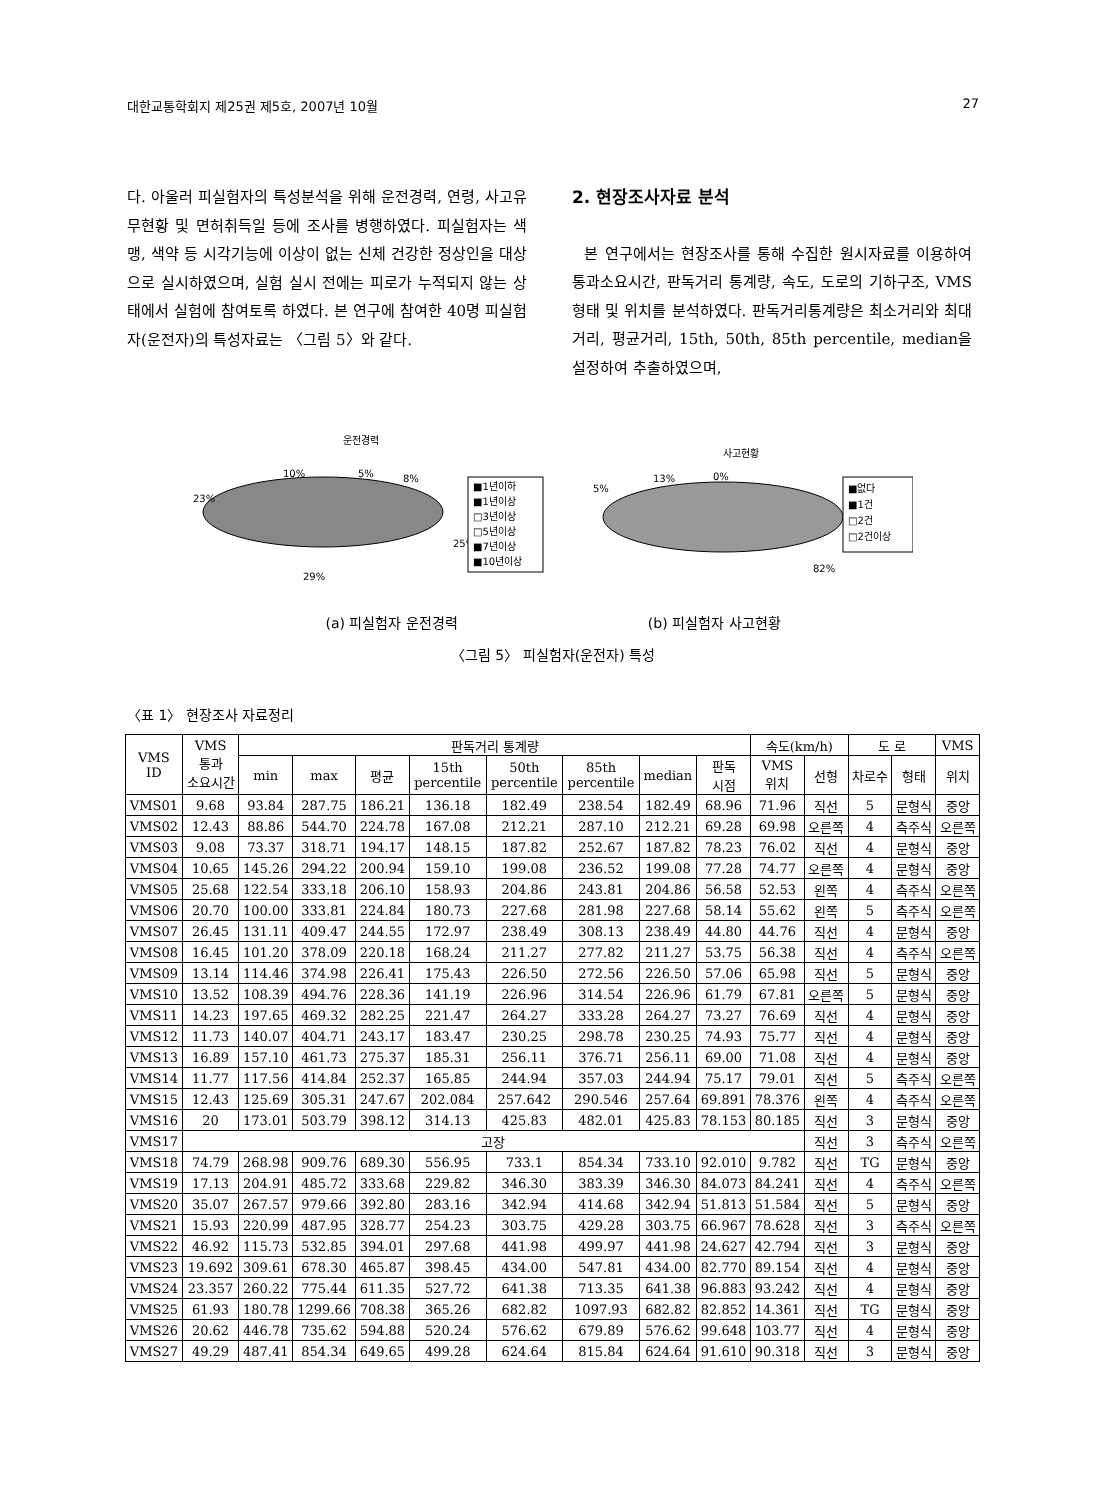대한교통학회지 제25권 제5호, 2007년 10월 27
다. 아울러 피실험자의 특성분석을 위해 운전경력, 연령, 사고유무현황 및 면허취득일 등에 조사를 병행하였다. 피실험자는 색맹, 색약 등 시각기능에 이상이 없는 신체 건강한 정상인을 대상으로 실시하였으며, 실험 실시 전에는 피로가 누적되지 않는 상태에서 실험에 참여토록 하였다. 본 연구에 참여한 40명 피실험자(운전자)의 특성자료는 〈그림 5〉와 같다.
2. 현장조사자료 분석
본 연구에서는 현장조사를 통해 수집한 원시자료를 이용하여 통과소요시간, 판독거리 통계량, 속도, 도로의 기하구조, VMS형태 및 위치를 분석하였다. 판독거리통계량은 최소거리와 최대거리, 평균거리, 15th, 50th, 85th percentile, median을 설정하여 추출하였으며,
운전경력
10%
5%
8%
23%
25%
29%
■1년이하
■1년이상
□3년이상
□5년이상
■7년이상
■10년이상
사고현황
5%
13%
0%
82%
■없다
■1건
□2건
□2건이상
(a) 피실험자 운전경력 (b) 피실험자 사고현황
〈그림 5〉 피실험자(운전자) 특성
〈표 1〉 현장조사 자료정리
| VMS ID | VMS 통과 소요시간 | 판독거리 통계량 | | | | | | | | 속도(km/h) | | 도 로 | | VMS |
| --- | --- | --- | --- | --- | --- | --- | --- | --- | --- | --- | --- | --- | --- | --- |
| | | min | max | 평균 | 15th percentile | 50th percentile | 85th percentile | median | 판독 시점 | VMS 위치 | 선형 | 차로수 | 형태 | 위치 |
| VMS01 | 9.68 | 93.84 | 287.75 | 186.21 | 136.18 | 182.49 | 238.54 | 182.49 | 68.96 | 71.96 | 직선 | 5 | 문형식 | 중앙 |
| VMS02 | 12.43 | 88.86 | 544.70 | 224.78 | 167.08 | 212.21 | 287.10 | 212.21 | 69.28 | 69.98 | 오른쪽 | 4 | 측주식 | 오른쪽 |
| VMS03 | 9.08 | 73.37 | 318.71 | 194.17 | 148.15 | 187.82 | 252.67 | 187.82 | 78.23 | 76.02 | 직선 | 4 | 문형식 | 중앙 |
| VMS04 | 10.65 | 145.26 | 294.22 | 200.94 | 159.10 | 199.08 | 236.52 | 199.08 | 77.28 | 74.77 | 오른쪽 | 4 | 문형식 | 중앙 |
| VMS05 | 25.68 | 122.54 | 333.18 | 206.10 | 158.93 | 204.86 | 243.81 | 204.86 | 56.58 | 52.53 | 왼쪽 | 4 | 측주식 | 오른쪽 |
| VMS06 | 20.70 | 100.00 | 333.81 | 224.84 | 180.73 | 227.68 | 281.98 | 227.68 | 58.14 | 55.62 | 왼쪽 | 5 | 측주식 | 오른쪽 |
| VMS07 | 26.45 | 131.11 | 409.47 | 244.55 | 172.97 | 238.49 | 308.13 | 238.49 | 44.80 | 44.76 | 직선 | 4 | 문형식 | 중앙 |
| VMS08 | 16.45 | 101.20 | 378.09 | 220.18 | 168.24 | 211.27 | 277.82 | 211.27 | 53.75 | 56.38 | 직선 | 4 | 측주식 | 오른쪽 |
| VMS09 | 13.14 | 114.46 | 374.98 | 226.41 | 175.43 | 226.50 | 272.56 | 226.50 | 57.06 | 65.98 | 직선 | 5 | 문형식 | 중앙 |
| VMS10 | 13.52 | 108.39 | 494.76 | 228.36 | 141.19 | 226.96 | 314.54 | 226.96 | 61.79 | 67.81 | 오른쪽 | 5 | 문형식 | 중앙 |
| VMS11 | 14.23 | 197.65 | 469.32 | 282.25 | 221.47 | 264.27 | 333.28 | 264.27 | 73.27 | 76.69 | 직선 | 4 | 문형식 | 중앙 |
| VMS12 | 11.73 | 140.07 | 404.71 | 243.17 | 183.47 | 230.25 | 298.78 | 230.25 | 74.93 | 75.77 | 직선 | 4 | 문형식 | 중앙 |
| VMS13 | 16.89 | 157.10 | 461.73 | 275.37 | 185.31 | 256.11 | 376.71 | 256.11 | 69.00 | 71.08 | 직선 | 4 | 문형식 | 중앙 |
| VMS14 | 11.77 | 117.56 | 414.84 | 252.37 | 165.85 | 244.94 | 357.03 | 244.94 | 75.17 | 79.01 | 직선 | 5 | 측주식 | 오른쪽 |
| VMS15 | 12.43 | 125.69 | 305.31 | 247.67 | 202.084 | 257.642 | 290.546 | 257.64 | 69.891 | 78.376 | 왼쪽 | 4 | 측주식 | 오른쪽 |
| VMS16 | 20 | 173.01 | 503.79 | 398.12 | 314.13 | 425.83 | 482.01 | 425.83 | 78.153 | 80.185 | 직선 | 3 | 문형식 | 중앙 |
| VMS17 | 고장 | | | | | | | | | | 직선 | 3 | 측주식 | 오른쪽 |
| VMS18 | 74.79 | 268.98 | 909.76 | 689.30 | 556.95 | 733.1 | 854.34 | 733.10 | 92.010 | 9.782 | 직선 | TG | 문형식 | 중앙 |
| VMS19 | 17.13 | 204.91 | 485.72 | 333.68 | 229.82 | 346.30 | 383.39 | 346.30 | 84.073 | 84.241 | 직선 | 4 | 측주식 | 오른쪽 |
| VMS20 | 35.07 | 267.57 | 979.66 | 392.80 | 283.16 | 342.94 | 414.68 | 342.94 | 51.813 | 51.584 | 직선 | 5 | 문형식 | 중앙 |
| VMS21 | 15.93 | 220.99 | 487.95 | 328.77 | 254.23 | 303.75 | 429.28 | 303.75 | 66.967 | 78.628 | 직선 | 3 | 측주식 | 오른쪽 |
| VMS22 | 46.92 | 115.73 | 532.85 | 394.01 | 297.68 | 441.98 | 499.97 | 441.98 | 24.627 | 42.794 | 직선 | 3 | 문형식 | 중앙 |
| VMS23 | 19.692 | 309.61 | 678.30 | 465.87 | 398.45 | 434.00 | 547.81 | 434.00 | 82.770 | 89.154 | 직선 | 4 | 문형식 | 중앙 |
| VMS24 | 23.357 | 260.22 | 775.44 | 611.35 | 527.72 | 641.38 | 713.35 | 641.38 | 96.883 | 93.242 | 직선 | 4 | 문형식 | 중앙 |
| VMS25 | 61.93 | 180.78 | 1299.66 | 708.38 | 365.26 | 682.82 | 1097.93 | 682.82 | 82.852 | 14.361 | 직선 | TG | 문형식 | 중앙 |
| VMS26 | 20.62 | 446.78 | 735.62 | 594.88 | 520.24 | 576.62 | 679.89 | 576.62 | 99.648 | 103.77 | 직선 | 4 | 문형식 | 중앙 |
| VMS27 | 49.29 | 487.41 | 854.34 | 649.65 | 499.28 | 624.64 | 815.84 | 624.64 | 91.610 | 90.318 | 직선 | 3 | 문형식 | 중앙 |